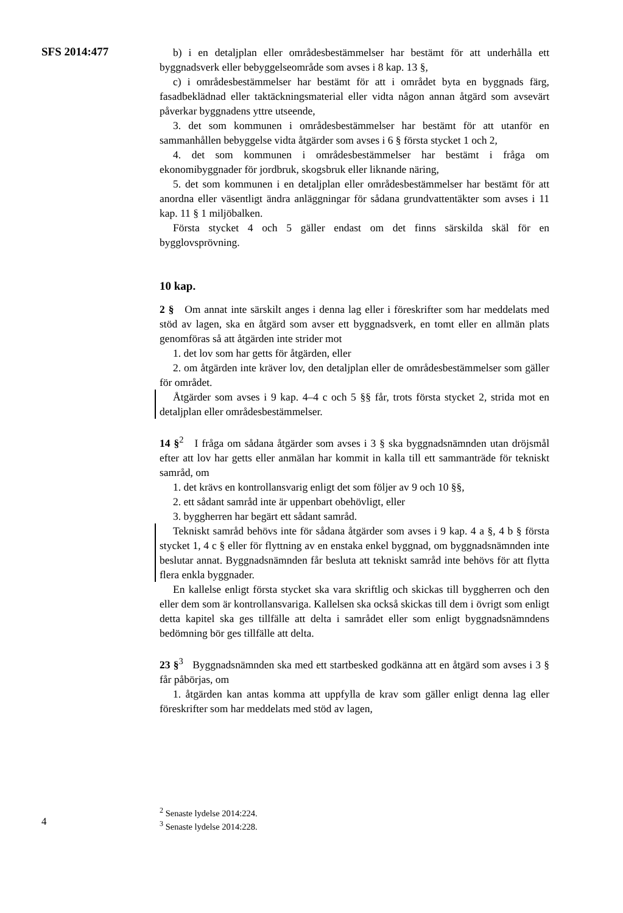SFS 2014:477
b) i en detaljplan eller områdesbestämmelser har bestämt för att underhålla ett byggnadsverk eller bebyggelseområde som avses i 8 kap. 13 §,
c) i områdesbestämmelser har bestämt för att i området byta en byggnads färg, fasadbeklädnad eller taktäckningsmaterial eller vidta någon annan åtgärd som avsevärt påverkar byggnadens yttre utseende,
3. det som kommunen i områdesbestämmelser har bestämt för att utanför en sammanhållen bebyggelse vidta åtgärder som avses i 6 § första stycket 1 och 2,
4. det som kommunen i områdesbestämmelser har bestämt i fråga om ekonomibyggnader för jordbruk, skogsbruk eller liknande näring,
5. det som kommunen i en detaljplan eller områdesbestämmelser har bestämt för att anordna eller väsentligt ändra anläggningar för sådana grundvattentäkter som avses i 11 kap. 11 § 1 miljöbalken.
Första stycket 4 och 5 gäller endast om det finns särskilda skäl för en bygglovsprövning.
10 kap.
2 § Om annat inte särskilt anges i denna lag eller i föreskrifter som har meddelats med stöd av lagen, ska en åtgärd som avser ett byggnadsverk, en tomt eller en allmän plats genomföras så att åtgärden inte strider mot
1. det lov som har getts för åtgärden, eller
2. om åtgärden inte kräver lov, den detaljplan eller de områdesbestämmelser som gäller för området.
Åtgärder som avses i 9 kap. 4–4 c och 5 §§ får, trots första stycket 2, strida mot en detaljplan eller områdesbestämmelser.
14 §<sup>2</sup> I fråga om sådana åtgärder som avses i 3 § ska byggnadsnämnden utan dröjsmål efter att lov har getts eller anmälan har kommit in kalla till ett sammanträde för tekniskt samråd, om
1. det krävs en kontrollansvarig enligt det som följer av 9 och 10 §§,
2. ett sådant samråd inte är uppenbart obehövligt, eller
3. byggherren har begärt ett sådant samråd.
Tekniskt samråd behövs inte för sådana åtgärder som avses i 9 kap. 4 a §, 4 b § första stycket 1, 4 c § eller för flyttning av en enstaka enkel byggnad, om byggnadsnämnden inte beslutar annat. Byggnadsnämnden får besluta att tekniskt samråd inte behövs för att flytta flera enkla byggnader.
En kallelse enligt första stycket ska vara skriftlig och skickas till byggherren och den eller dem som är kontrollansvariga. Kallelsen ska också skickas till dem i övrigt som enligt detta kapitel ska ges tillfälle att delta i samrådet eller som enligt byggnadsnämndens bedömning bör ges tillfälle att delta.
23 §<sup>3</sup> Byggnadsnämnden ska med ett startbesked godkänna att en åtgärd som avses i 3 § får påbörjas, om
1. åtgärden kan antas komma att uppfylla de krav som gäller enligt denna lag eller föreskrifter som har meddelats med stöd av lagen,
<sup>2</sup> Senaste lydelse 2014:224.
<sup>3</sup> Senaste lydelse 2014:228.
4